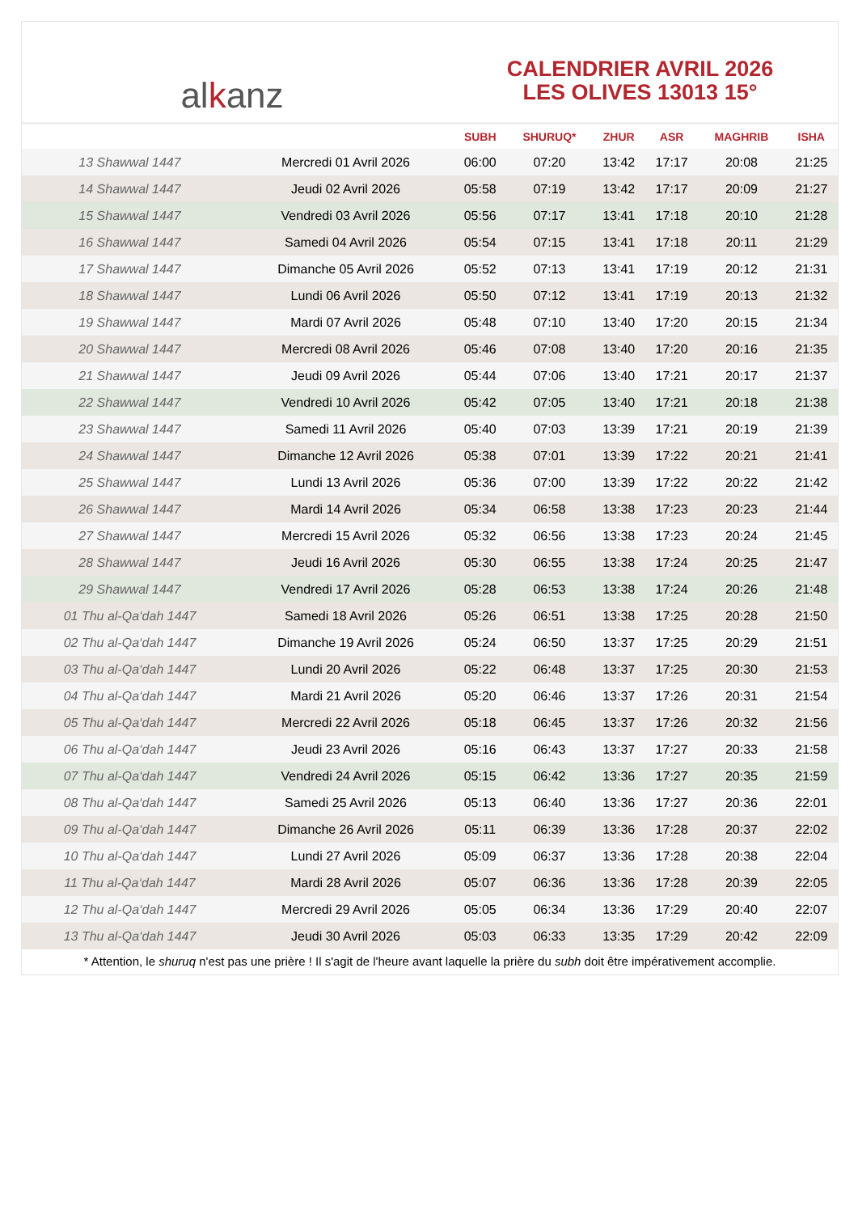al k anz
CALENDRIER AVRIL 2026
LES OLIVES 13013 15°
| | | SUBH | SHURUQ* | ZHUR | ASR | MAGHRIB | ISHA |
| --- | --- | --- | --- | --- | --- | --- | --- |
| 13 Shawwal 1447 | Mercredi 01 Avril 2026 | 06:00 | 07:20 | 13:42 | 17:17 | 20:08 | 21:25 |
| 14 Shawwal 1447 | Jeudi 02 Avril 2026 | 05:58 | 07:19 | 13:42 | 17:17 | 20:09 | 21:27 |
| 15 Shawwal 1447 | Vendredi 03 Avril 2026 | 05:56 | 07:17 | 13:41 | 17:18 | 20:10 | 21:28 |
| 16 Shawwal 1447 | Samedi 04 Avril 2026 | 05:54 | 07:15 | 13:41 | 17:18 | 20:11 | 21:29 |
| 17 Shawwal 1447 | Dimanche 05 Avril 2026 | 05:52 | 07:13 | 13:41 | 17:19 | 20:12 | 21:31 |
| 18 Shawwal 1447 | Lundi 06 Avril 2026 | 05:50 | 07:12 | 13:41 | 17:19 | 20:13 | 21:32 |
| 19 Shawwal 1447 | Mardi 07 Avril 2026 | 05:48 | 07:10 | 13:40 | 17:20 | 20:15 | 21:34 |
| 20 Shawwal 1447 | Mercredi 08 Avril 2026 | 05:46 | 07:08 | 13:40 | 17:20 | 20:16 | 21:35 |
| 21 Shawwal 1447 | Jeudi 09 Avril 2026 | 05:44 | 07:06 | 13:40 | 17:21 | 20:17 | 21:37 |
| 22 Shawwal 1447 | Vendredi 10 Avril 2026 | 05:42 | 07:05 | 13:40 | 17:21 | 20:18 | 21:38 |
| 23 Shawwal 1447 | Samedi 11 Avril 2026 | 05:40 | 07:03 | 13:39 | 17:21 | 20:19 | 21:39 |
| 24 Shawwal 1447 | Dimanche 12 Avril 2026 | 05:38 | 07:01 | 13:39 | 17:22 | 20:21 | 21:41 |
| 25 Shawwal 1447 | Lundi 13 Avril 2026 | 05:36 | 07:00 | 13:39 | 17:22 | 20:22 | 21:42 |
| 26 Shawwal 1447 | Mardi 14 Avril 2026 | 05:34 | 06:58 | 13:38 | 17:23 | 20:23 | 21:44 |
| 27 Shawwal 1447 | Mercredi 15 Avril 2026 | 05:32 | 06:56 | 13:38 | 17:23 | 20:24 | 21:45 |
| 28 Shawwal 1447 | Jeudi 16 Avril 2026 | 05:30 | 06:55 | 13:38 | 17:24 | 20:25 | 21:47 |
| 29 Shawwal 1447 | Vendredi 17 Avril 2026 | 05:28 | 06:53 | 13:38 | 17:24 | 20:26 | 21:48 |
| 01 Thu al-Qa‘dah 1447 | Samedi 18 Avril 2026 | 05:26 | 06:51 | 13:38 | 17:25 | 20:28 | 21:50 |
| 02 Thu al-Qa‘dah 1447 | Dimanche 19 Avril 2026 | 05:24 | 06:50 | 13:37 | 17:25 | 20:29 | 21:51 |
| 03 Thu al-Qa‘dah 1447 | Lundi 20 Avril 2026 | 05:22 | 06:48 | 13:37 | 17:25 | 20:30 | 21:53 |
| 04 Thu al-Qa‘dah 1447 | Mardi 21 Avril 2026 | 05:20 | 06:46 | 13:37 | 17:26 | 20:31 | 21:54 |
| 05 Thu al-Qa‘dah 1447 | Mercredi 22 Avril 2026 | 05:18 | 06:45 | 13:37 | 17:26 | 20:32 | 21:56 |
| 06 Thu al-Qa‘dah 1447 | Jeudi 23 Avril 2026 | 05:16 | 06:43 | 13:37 | 17:27 | 20:33 | 21:58 |
| 07 Thu al-Qa‘dah 1447 | Vendredi 24 Avril 2026 | 05:15 | 06:42 | 13:36 | 17:27 | 20:35 | 21:59 |
| 08 Thu al-Qa‘dah 1447 | Samedi 25 Avril 2026 | 05:13 | 06:40 | 13:36 | 17:27 | 20:36 | 22:01 |
| 09 Thu al-Qa‘dah 1447 | Dimanche 26 Avril 2026 | 05:11 | 06:39 | 13:36 | 17:28 | 20:37 | 22:02 |
| 10 Thu al-Qa‘dah 1447 | Lundi 27 Avril 2026 | 05:09 | 06:37 | 13:36 | 17:28 | 20:38 | 22:04 |
| 11 Thu al-Qa‘dah 1447 | Mardi 28 Avril 2026 | 05:07 | 06:36 | 13:36 | 17:28 | 20:39 | 22:05 |
| 12 Thu al-Qa‘dah 1447 | Mercredi 29 Avril 2026 | 05:05 | 06:34 | 13:36 | 17:29 | 20:40 | 22:07 |
| 13 Thu al-Qa‘dah 1447 | Jeudi 30 Avril 2026 | 05:03 | 06:33 | 13:35 | 17:29 | 20:42 | 22:09 |
* Attention, le shuruq n'est pas une prière ! Il s'agit de l'heure avant laquelle la prière du subh doit être impérativement accomplie.